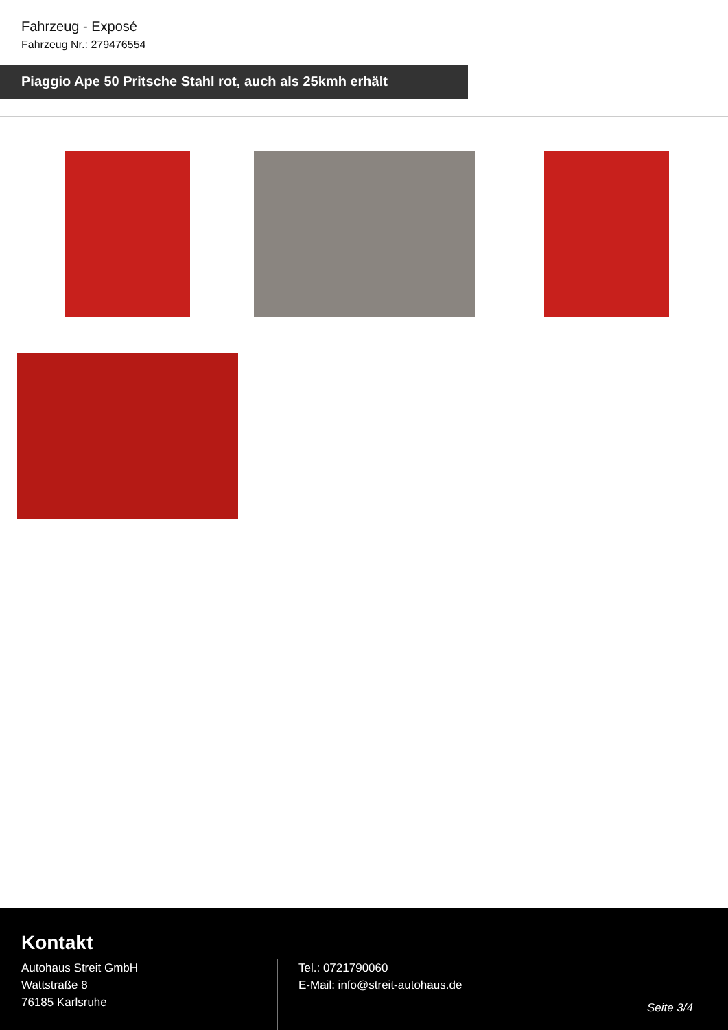Fahrzeug - Exposé
Fahrzeug Nr.: 279476554
Piaggio Ape 50 Pritsche Stahl rot, auch als 25kmh erhält
Kontakt
Autohaus Streit GmbH
Wattstraße 8
76185 Karlsruhe
Tel.: 0721790060
E-Mail: info@streit-autohaus.de
Seite 3/4